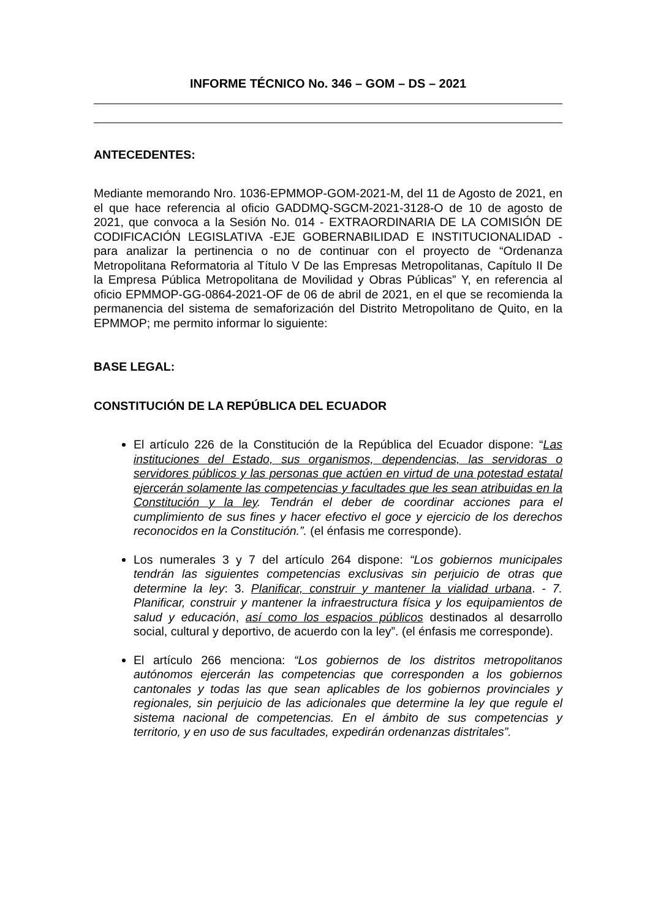INFORME TÉCNICO No. 346 – GOM – DS – 2021
ANTECEDENTES:
Mediante memorando Nro. 1036-EPMMOP-GOM-2021-M, del 11 de Agosto de 2021, en el que hace referencia al oficio GADDMQ-SGCM-2021-3128-O de 10 de agosto de 2021, que convoca a la Sesión No. 014 - EXTRAORDINARIA DE LA COMISIÓN DE CODIFICACIÓN LEGISLATIVA -EJE GOBERNABILIDAD E INSTITUCIONALIDAD - para analizar la pertinencia o no de continuar con el proyecto de “Ordenanza Metropolitana Reformatoria al Título V De las Empresas Metropolitanas, Capítulo II De la Empresa Pública Metropolitana de Movilidad y Obras Públicas” Y, en referencia al oficio EPMMOP-GG-0864-2021-OF de 06 de abril de 2021, en el que se recomienda la permanencia del sistema de semaforización del Distrito Metropolitano de Quito, en la EPMMOP; me permito informar lo siguiente:
BASE LEGAL:
CONSTITUCIÓN DE LA REPÚBLICA DEL ECUADOR
El artículo 226 de la Constitución de la República del Ecuador dispone: “Las instituciones del Estado, sus organismos, dependencias, las servidoras o servidores públicos y las personas que actúen en virtud de una potestad estatal ejercerán solamente las competencias y facultades que les sean atribuidas en la Constitución y la ley. Tendrán el deber de coordinar acciones para el cumplimiento de sus fines y hacer efectivo el goce y ejercicio de los derechos reconocidos en la Constitución.”. (el énfasis me corresponde).
Los numerales 3 y 7 del artículo 264 dispone: “Los gobiernos municipales tendrán las siguientes competencias exclusivas sin perjuicio de otras que determine la ley: 3. Planificar, construir y mantener la vialidad urbana. - 7. Planificar, construir y mantener la infraestructura física y los equipamientos de salud y educación, así como los espacios públicos destinados al desarrollo social, cultural y deportivo, de acuerdo con la ley”. (el énfasis me corresponde).
El artículo 266 menciona: “Los gobiernos de los distritos metropolitanos autónomos ejercerán las competencias que corresponden a los gobiernos cantonales y todas las que sean aplicables de los gobiernos provinciales y regionales, sin perjuicio de las adicionales que determine la ley que regule el sistema nacional de competencias. En el ámbito de sus competencias y territorio, y en uso de sus facultades, expedirán ordenanzas distritales”.